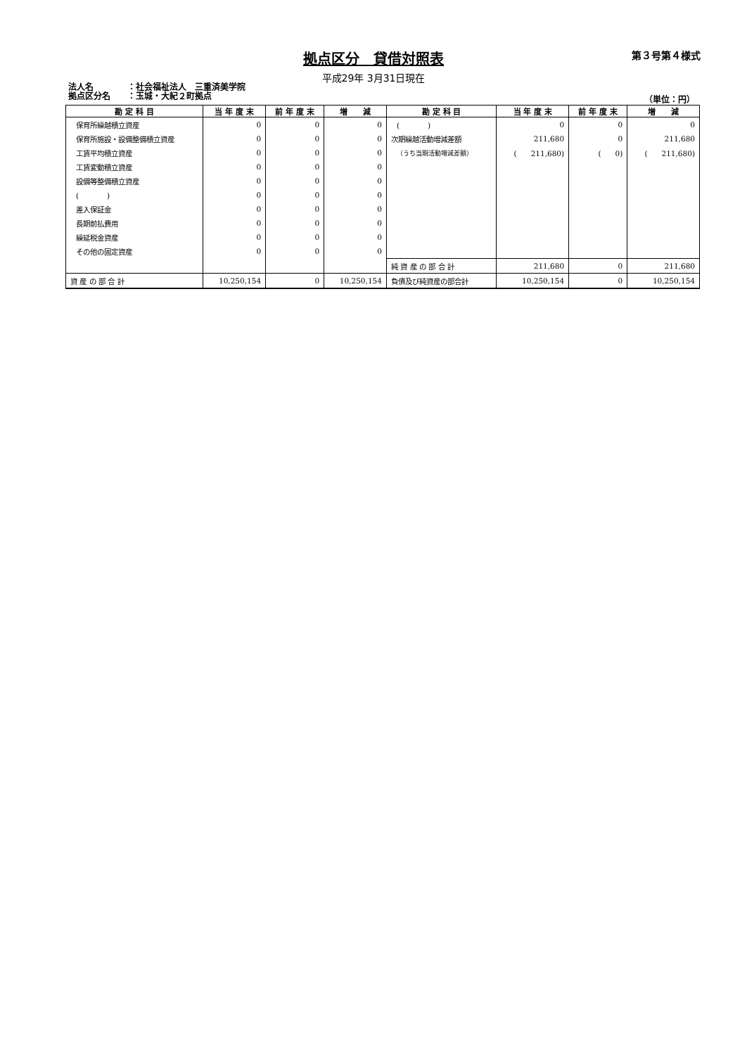拠点区分　貸借対照表 第３号第４様式
平成29年 3月31日現在
法人名　　　　：社会福祉法人　三重済美学院
拠点区分名　　：玉城・大紀２町拠点
（単位：円）
| 勘 定 科 目 | 当 年 度 末 | 前 年 度 末 | 増 減 | 勘 定 科 目 | 当 年 度 末 | 前 年 度 末 | 増 減 |
| --- | --- | --- | --- | --- | --- | --- | --- |
| 保育所繰越積立資産 | 0 | 0 | 0 | ( ) | 0 | 0 | 0 |
| 保育所施設・設備整備積立資産 | 0 | 0 | 0 | 次期繰越活動増減差額 | 211,680 | 0 | 211,680 |
| 工賃平均積立資産 | 0 | 0 | 0 | （うち当期活動増減差額） | ( 211,680) | ( 0) | ( 211,680) |
| 工賃変動積立資産 | 0 | 0 | 0 | | | | |
| 設備等整備積立資産 | 0 | 0 | 0 | | | | |
| ( ) | 0 | 0 | 0 | | | | |
| 差入保証金 | 0 | 0 | 0 | | | | |
| 長期前払費用 | 0 | 0 | 0 | | | | |
| 繰延税金資産 | 0 | 0 | 0 | | | | |
| その他の固定資産 | 0 | 0 | 0 | | | | |
| | | | | 純 資 産 の 部 合 計 | 211,680 | 0 | 211,680 |
| 資 産 の 部 合 計 | 10,250,154 | 0 | 10,250,154 | 負債及び純資産の部合計 | 10,250,154 | 0 | 10,250,154 |